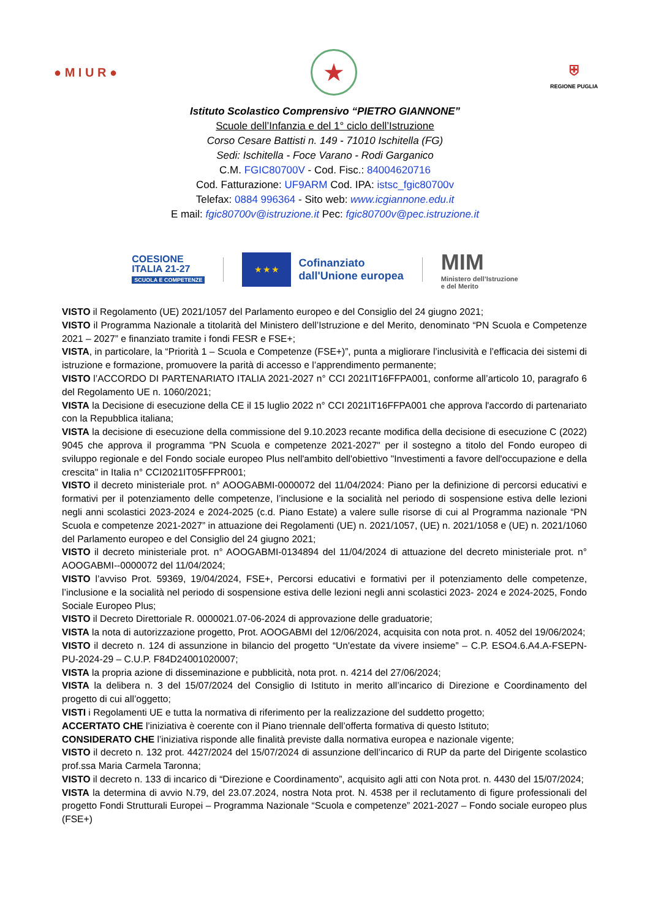● M I U R ●
★
⛨
REGIONE PUGLIA
Istituto Scolastico Comprensivo “PIETRO GIANNONE”
Scuole dell’Infanzia e del 1° ciclo dell’Istruzione
Corso Cesare Battisti n. 149 - 71010 Ischitella (FG)
Sedi: Ischitella - Foce Varano - Rodi Garganico
C.M. FGIC80700V - Cod. Fisc.: 84004620716
Cod. Fatturazione: UF9ARM Cod. IPA: istsc_fgic80700v
Telefax: 0884 996364 - Sito web: www.icgiannone.edu.it
E mail: fgic80700v@istruzione.it Pec: fgic80700v@pec.istruzione.it
COESIONE
ITALIA 21-27
SCUOLA E COMPETENZE
★ ★ ★
Cofinanziato
dall'Unione europea
MIM
Ministero dell’Istruzione
e del Merito
VISTO il Regolamento (UE) 2021/1057 del Parlamento europeo e del Consiglio del 24 giugno 2021;
VISTO il Programma Nazionale a titolarità del Ministero dell’Istruzione e del Merito, denominato “PN Scuola e Competenze 2021 – 2027” e finanziato tramite i fondi FESR e FSE+;
VISTA, in particolare, la “Priorità 1 – Scuola e Competenze (FSE+)”, punta a migliorare l’inclusività e l’efficacia dei sistemi di istruzione e formazione, promuovere la parità di accesso e l’apprendimento permanente;
VISTO l’ACCORDO DI PARTENARIATO ITALIA 2021-2027 n° CCI 2021IT16FFPA001, conforme all’articolo 10, paragrafo 6 del Regolamento UE n. 1060/2021;
VISTA la Decisione di esecuzione della CE il 15 luglio 2022 n° CCI 2021IT16FFPA001 che approva l'accordo di partenariato con la Repubblica italiana;
VISTA la decisione di esecuzione della commissione del 9.10.2023 recante modifica della decisione di esecuzione C (2022) 9045 che approva il programma "PN Scuola e competenze 2021-2027" per il sostegno a titolo del Fondo europeo di sviluppo regionale e del Fondo sociale europeo Plus nell'ambito dell'obiettivo "Investimenti a favore dell'occupazione e della crescita" in Italia n° CCI2021IT05FFPR001;
VISTO il decreto ministeriale prot. n° AOOGABMI-0000072 del 11/04/2024: Piano per la definizione di percorsi educativi e formativi per il potenziamento delle competenze, l’inclusione e la socialità nel periodo di sospensione estiva delle lezioni negli anni scolastici 2023-2024 e 2024-2025 (c.d. Piano Estate) a valere sulle risorse di cui al Programma nazionale “PN Scuola e competenze 2021-2027” in attuazione dei Regolamenti (UE) n. 2021/1057, (UE) n. 2021/1058 e (UE) n. 2021/1060 del Parlamento europeo e del Consiglio del 24 giugno 2021;
VISTO il decreto ministeriale prot. n° AOOGABMI-0134894 del 11/04/2024 di attuazione del decreto ministeriale prot. n° AOOGABMI--0000072 del 11/04/2024;
VISTO l’avviso Prot. 59369, 19/04/2024, FSE+, Percorsi educativi e formativi per il potenziamento delle competenze, l’inclusione e la socialità nel periodo di sospensione estiva delle lezioni negli anni scolastici 2023- 2024 e 2024-2025, Fondo Sociale Europeo Plus;
VISTO il Decreto Direttoriale R. 0000021.07-06-2024 di approvazione delle graduatorie;
VISTA la nota di autorizzazione progetto, Prot. AOOGABMI del 12/06/2024, acquisita con nota prot. n. 4052 del 19/06/2024;
VISTO il decreto n. 124 di assunzione in bilancio del progetto “Un'estate da vivere insieme” – C.P. ESO4.6.A4.A-FSEPN-PU-2024-29 – C.U.P. F84D24001020007;
VISTA la propria azione di disseminazione e pubblicità, nota prot. n. 4214 del 27/06/2024;
VISTA la delibera n. 3 del 15/07/2024 del Consiglio di Istituto in merito all’incarico di Direzione e Coordinamento del progetto di cui all’oggetto;
VISTI i Regolamenti UE e tutta la normativa di riferimento per la realizzazione del suddetto progetto;
ACCERTATO CHE l’iniziativa è coerente con il Piano triennale dell’offerta formativa di questo Istituto;
CONSIDERATO CHE l’iniziativa risponde alle finalità previste dalla normativa europea e nazionale vigente;
VISTO il decreto n. 132 prot. 4427/2024 del 15/07/2024 di assunzione dell’incarico di RUP da parte del Dirigente scolastico prof.ssa Maria Carmela Taronna;
VISTO il decreto n. 133 di incarico di “Direzione e Coordinamento”, acquisito agli atti con Nota prot. n. 4430 del 15/07/2024;
VISTA la determina di avvio N.79, del 23.07.2024, nostra Nota prot. N. 4538 per il reclutamento di figure professionali del progetto Fondi Strutturali Europei – Programma Nazionale “Scuola e competenze” 2021-2027 – Fondo sociale europeo plus (FSE+)